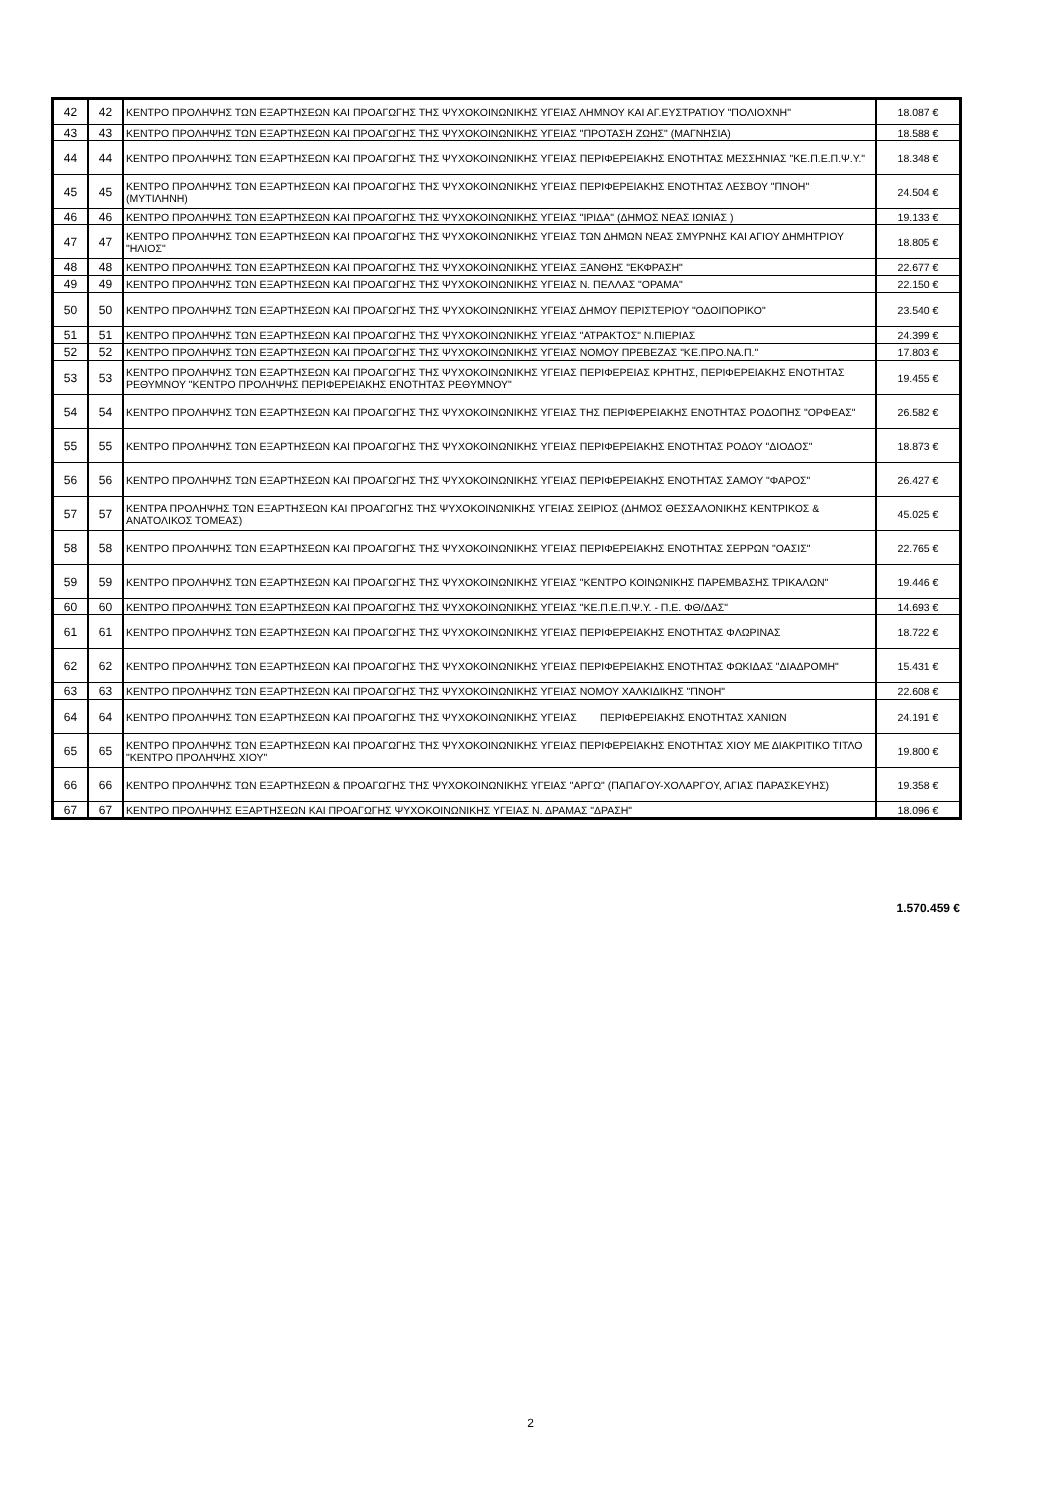| 42 | 42 | ΚΕΝΤΡΟ ΠΡΟΛΗΨΗΣ ΤΩΝ ΕΞΑΡΤΗΣΕΩΝ ΚΑΙ ΠΡΟΑΓΩΓΗΣ ΤΗΣ ΨΥΧΟΚΟΙΝΩΝΙΚΗΣ ΥΓΕΙΑΣ ΛΗΜΝΟΥ ΚΑΙ ΑΓ.ΕΥΣΤΡΑΤΙΟΥ "ΠΟΛΙΟΧΝΗ" | 18.087 € |
| 43 | 43 | ΚΕΝΤΡΟ ΠΡΟΛΗΨΗΣ ΤΩΝ ΕΞΑΡΤΗΣΕΩΝ ΚΑΙ ΠΡΟΑΓΩΓΗΣ ΤΗΣ ΨΥΧΟΚΟΙΝΩΝΙΚΗΣ ΥΓΕΙΑΣ "ΠΡΟΤΑΣΗ ΖΩΗΣ" (ΜΑΓΝΗΣΙΑ) | 18.588 € |
| 44 | 44 | ΚΕΝΤΡΟ ΠΡΟΛΗΨΗΣ ΤΩΝ ΕΞΑΡΤΗΣΕΩΝ ΚΑΙ ΠΡΟΑΓΩΓΗΣ ΤΗΣ ΨΥΧΟΚΟΙΝΩΝΙΚΗΣ ΥΓΕΙΑΣ ΠΕΡΙΦΕΡΕΙΑΚΗΣ ΕΝΟΤΗΤΑΣ ΜΕΣΣΗΝΙΑΣ "ΚΕ.Π.Ε.Π.Ψ.Υ." | 18.348 € |
| 45 | 45 | ΚΕΝΤΡΟ ΠΡΟΛΗΨΗΣ ΤΩΝ ΕΞΑΡΤΗΣΕΩΝ ΚΑΙ ΠΡΟΑΓΩΓΗΣ ΤΗΣ ΨΥΧΟΚΟΙΝΩΝΙΚΗΣ ΥΓΕΙΑΣ ΠΕΡΙΦΕΡΕΙΑΚΗΣ ΕΝΟΤΗΤΑΣ ΛΕΣΒΟΥ "ΠΝΟΗ" (ΜΥΤΙΛΗΝΗ) | 24.504 € |
| 46 | 46 | ΚΕΝΤΡΟ ΠΡΟΛΗΨΗΣ ΤΩΝ ΕΞΑΡΤΗΣΕΩΝ ΚΑΙ ΠΡΟΑΓΩΓΗΣ ΤΗΣ ΨΥΧΟΚΟΙΝΩΝΙΚΗΣ ΥΓΕΙΑΣ "ΙΡΙΔΑ" (ΔΗΜΟΣ ΝΕΑΣ ΙΩΝΙΑΣ ) | 19.133 € |
| 47 | 47 | ΚΕΝΤΡΟ ΠΡΟΛΗΨΗΣ ΤΩΝ ΕΞΑΡΤΗΣΕΩΝ ΚΑΙ ΠΡΟΑΓΩΓΗΣ ΤΗΣ ΨΥΧΟΚΟΙΝΩΝΙΚΗΣ ΥΓΕΙΑΣ ΤΩΝ ΔΗΜΩΝ ΝΕΑΣ ΣΜΥΡΝΗΣ ΚΑΙ ΑΓΙΟΥ ΔΗΜΗΤΡΙΟΥ "ΗΛΙΟΣ" | 18.805 € |
| 48 | 48 | ΚΕΝΤΡΟ ΠΡΟΛΗΨΗΣ ΤΩΝ ΕΞΑΡΤΗΣΕΩΝ ΚΑΙ ΠΡΟΑΓΩΓΗΣ ΤΗΣ ΨΥΧΟΚΟΙΝΩΝΙΚΗΣ ΥΓΕΙΑΣ ΞΑΝΘΗΣ "ΕΚΦΡΑΣΗ" | 22.677 € |
| 49 | 49 | ΚΕΝΤΡΟ ΠΡΟΛΗΨΗΣ ΤΩΝ ΕΞΑΡΤΗΣΕΩΝ ΚΑΙ ΠΡΟΑΓΩΓΗΣ ΤΗΣ ΨΥΧΟΚΟΙΝΩΝΙΚΗΣ ΥΓΕΙΑΣ Ν. ΠΕΛΛΑΣ "ΟΡΑΜΑ" | 22.150 € |
| 50 | 50 | ΚΕΝΤΡΟ ΠΡΟΛΗΨΗΣ ΤΩΝ ΕΞΑΡΤΗΣΕΩΝ ΚΑΙ ΠΡΟΑΓΩΓΗΣ ΤΗΣ ΨΥΧΟΚΟΙΝΩΝΙΚΗΣ ΥΓΕΙΑΣ ΔΗΜΟΥ ΠΕΡΙΣΤΕΡΙΟΥ "ΟΔΟΙΠΟΡΙΚΟ" | 23.540 € |
| 51 | 51 | ΚΕΝΤΡΟ ΠΡΟΛΗΨΗΣ ΤΩΝ ΕΞΑΡΤΗΣΕΩΝ ΚΑΙ ΠΡΟΑΓΩΓΗΣ ΤΗΣ ΨΥΧΟΚΟΙΝΩΝΙΚΗΣ ΥΓΕΙΑΣ "ΑΤΡΑΚΤΟΣ" Ν.ΠΙΕΡΙΑΣ | 24.399 € |
| 52 | 52 | ΚΕΝΤΡΟ ΠΡΟΛΗΨΗΣ ΤΩΝ ΕΞΑΡΤΗΣΕΩΝ ΚΑΙ ΠΡΟΑΓΩΓΗΣ ΤΗΣ ΨΥΧΟΚΟΙΝΩΝΙΚΗΣ ΥΓΕΙΑΣ ΝΟΜΟΥ ΠΡΕΒΕΖΑΣ "ΚΕ.ΠΡΟ.ΝΑ.Π." | 17.803 € |
| 53 | 53 | ΚΕΝΤΡΟ ΠΡΟΛΗΨΗΣ ΤΩΝ ΕΞΑΡΤΗΣΕΩΝ ΚΑΙ ΠΡΟΑΓΩΓΗΣ ΤΗΣ ΨΥΧΟΚΟΙΝΩΝΙΚΗΣ ΥΓΕΙΑΣ ΠΕΡΙΦΕΡΕΙΑΣ ΚΡΗΤΗΣ, ΠΕΡΙΦΕΡΕΙΑΚΗΣ ΕΝΟΤΗΤΑΣ ΡΕΘΥΜΝΟΥ "ΚΕΝΤΡΟ ΠΡΟΛΗΨΗΣ ΠΕΡΙΦΕΡΕΙΑΚΗΣ ΕΝΟΤΗΤΑΣ ΡΕΘΥΜΝΟΥ" | 19.455 € |
| 54 | 54 | ΚΕΝΤΡΟ ΠΡΟΛΗΨΗΣ ΤΩΝ ΕΞΑΡΤΗΣΕΩΝ ΚΑΙ ΠΡΟΑΓΩΓΗΣ ΤΗΣ ΨΥΧΟΚΟΙΝΩΝΙΚΗΣ ΥΓΕΙΑΣ ΤΗΣ ΠΕΡΙΦΕΡΕΙΑΚΗΣ ΕΝΟΤΗΤΑΣ ΡΟΔΟΠΗΣ "ΟΡΦΕΑΣ" | 26.582 € |
| 55 | 55 | ΚΕΝΤΡΟ ΠΡΟΛΗΨΗΣ ΤΩΝ ΕΞΑΡΤΗΣΕΩΝ ΚΑΙ ΠΡΟΑΓΩΓΗΣ ΤΗΣ ΨΥΧΟΚΟΙΝΩΝΙΚΗΣ ΥΓΕΙΑΣ ΠΕΡΙΦΕΡΕΙΑΚΗΣ ΕΝΟΤΗΤΑΣ ΡΟΔΟΥ "ΔΙΟΔΟΣ" | 18.873 € |
| 56 | 56 | ΚΕΝΤΡΟ ΠΡΟΛΗΨΗΣ ΤΩΝ ΕΞΑΡΤΗΣΕΩΝ ΚΑΙ ΠΡΟΑΓΩΓΗΣ ΤΗΣ ΨΥΧΟΚΟΙΝΩΝΙΚΗΣ ΥΓΕΙΑΣ ΠΕΡΙΦΕΡΕΙΑΚΗΣ ΕΝΟΤΗΤΑΣ ΣΑΜΟΥ "ΦΑΡΟΣ" | 26.427 € |
| 57 | 57 | ΚΕΝΤΡΑ ΠΡΟΛΗΨΗΣ ΤΩΝ ΕΞΑΡΤΗΣΕΩΝ ΚΑΙ ΠΡΟΑΓΩΓΗΣ ΤΗΣ ΨΥΧΟΚΟΙΝΩΝΙΚΗΣ ΥΓΕΙΑΣ ΣΕΙΡΙΟΣ (ΔΗΜΟΣ ΘΕΣΣΑΛΟΝΙΚΗΣ ΚΕΝΤΡΙΚΟΣ & ΑΝΑΤΟΛΙΚΟΣ ΤΟΜΕΑΣ) | 45.025 € |
| 58 | 58 | ΚΕΝΤΡΟ ΠΡΟΛΗΨΗΣ ΤΩΝ ΕΞΑΡΤΗΣΕΩΝ ΚΑΙ ΠΡΟΑΓΩΓΗΣ ΤΗΣ ΨΥΧΟΚΟΙΝΩΝΙΚΗΣ ΥΓΕΙΑΣ ΠΕΡΙΦΕΡΕΙΑΚΗΣ ΕΝΟΤΗΤΑΣ ΣΕΡΡΩΝ "ΟΑΣΙΣ" | 22.765 € |
| 59 | 59 | ΚΕΝΤΡΟ ΠΡΟΛΗΨΗΣ ΤΩΝ ΕΞΑΡΤΗΣΕΩΝ ΚΑΙ ΠΡΟΑΓΩΓΗΣ ΤΗΣ ΨΥΧΟΚΟΙΝΩΝΙΚΗΣ ΥΓΕΙΑΣ "ΚΕΝΤΡΟ ΚΟΙΝΩΝΙΚΗΣ ΠΑΡΕΜΒΑΣΗΣ ΤΡΙΚΑΛΩΝ" | 19.446 € |
| 60 | 60 | ΚΕΝΤΡΟ ΠΡΟΛΗΨΗΣ ΤΩΝ ΕΞΑΡΤΗΣΕΩΝ ΚΑΙ ΠΡΟΑΓΩΓΗΣ ΤΗΣ ΨΥΧΟΚΟΙΝΩΝΙΚΗΣ ΥΓΕΙΑΣ "ΚΕ.Π.Ε.Π.Ψ.Υ. - Π.Ε. ΦΘ/ΔΑΣ" | 14.693 € |
| 61 | 61 | ΚΕΝΤΡΟ ΠΡΟΛΗΨΗΣ ΤΩΝ ΕΞΑΡΤΗΣΕΩΝ ΚΑΙ ΠΡΟΑΓΩΓΗΣ ΤΗΣ ΨΥΧΟΚΟΙΝΩΝΙΚΗΣ ΥΓΕΙΑΣ ΠΕΡΙΦΕΡΕΙΑΚΗΣ ΕΝΟΤΗΤΑΣ ΦΛΩΡΙΝΑΣ | 18.722 € |
| 62 | 62 | ΚΕΝΤΡΟ ΠΡΟΛΗΨΗΣ ΤΩΝ ΕΞΑΡΤΗΣΕΩΝ ΚΑΙ ΠΡΟΑΓΩΓΗΣ ΤΗΣ ΨΥΧΟΚΟΙΝΩΝΙΚΗΣ ΥΓΕΙΑΣ ΠΕΡΙΦΕΡΕΙΑΚΗΣ ΕΝΟΤΗΤΑΣ ΦΩΚΙΔΑΣ "ΔΙΑΔΡΟΜΗ" | 15.431 € |
| 63 | 63 | ΚΕΝΤΡΟ ΠΡΟΛΗΨΗΣ ΤΩΝ ΕΞΑΡΤΗΣΕΩΝ ΚΑΙ ΠΡΟΑΓΩΓΗΣ ΤΗΣ ΨΥΧΟΚΟΙΝΩΝΙΚΗΣ ΥΓΕΙΑΣ ΝΟΜΟΥ ΧΑΛΚΙΔΙΚΗΣ "ΠΝΟΗ" | 22.608 € |
| 64 | 64 | ΚΕΝΤΡΟ ΠΡΟΛΗΨΗΣ ΤΩΝ ΕΞΑΡΤΗΣΕΩΝ ΚΑΙ ΠΡΟΑΓΩΓΗΣ ΤΗΣ ΨΥΧΟΚΟΙΝΩΝΙΚΗΣ ΥΓΕΙΑΣ ΠΕΡΙΦΕΡΕΙΑΚΗΣ ΕΝΟΤΗΤΑΣ ΧΑΝΙΩΝ | 24.191 € |
| 65 | 65 | ΚΕΝΤΡΟ ΠΡΟΛΗΨΗΣ ΤΩΝ ΕΞΑΡΤΗΣΕΩΝ ΚΑΙ ΠΡΟΑΓΩΓΗΣ ΤΗΣ ΨΥΧΟΚΟΙΝΩΝΙΚΗΣ ΥΓΕΙΑΣ ΠΕΡΙΦΕΡΕΙΑΚΗΣ ΕΝΟΤΗΤΑΣ ΧΙΟΥ ΜΕ ΔΙΑΚΡΙΤΙΚΟ ΤΙΤΛΟ "ΚΕΝΤΡΟ ΠΡΟΛΗΨΗΣ ΧΙΟΥ" | 19.800 € |
| 66 | 66 | ΚΕΝΤΡΟ ΠΡΟΛΗΨΗΣ ΤΩΝ ΕΞΑΡΤΗΣΕΩΝ & ΠΡΟΑΓΩΓΗΣ ΤΗΣ ΨΥΧΟΚΟΙΝΩΝΙΚΗΣ ΥΓΕΙΑΣ "ΑΡΓΩ" (ΠΑΠΑΓΟΥ-ΧΟΛΑΡΓΟΥ, ΑΓΙΑΣ ΠΑΡΑΣΚΕΥΗΣ) | 19.358 € |
| 67 | 67 | ΚΕΝΤΡΟ ΠΡΟΛΗΨΗΣ ΕΞΑΡΤΗΣΕΩΝ ΚΑΙ ΠΡΟΑΓΩΓΗΣ ΨΥΧΟΚΟΙΝΩΝΙΚΗΣ ΥΓΕΙΑΣ Ν. ΔΡΑΜΑΣ "ΔΡΑΣΗ" | 18.096 € |
1.570.459 €
2